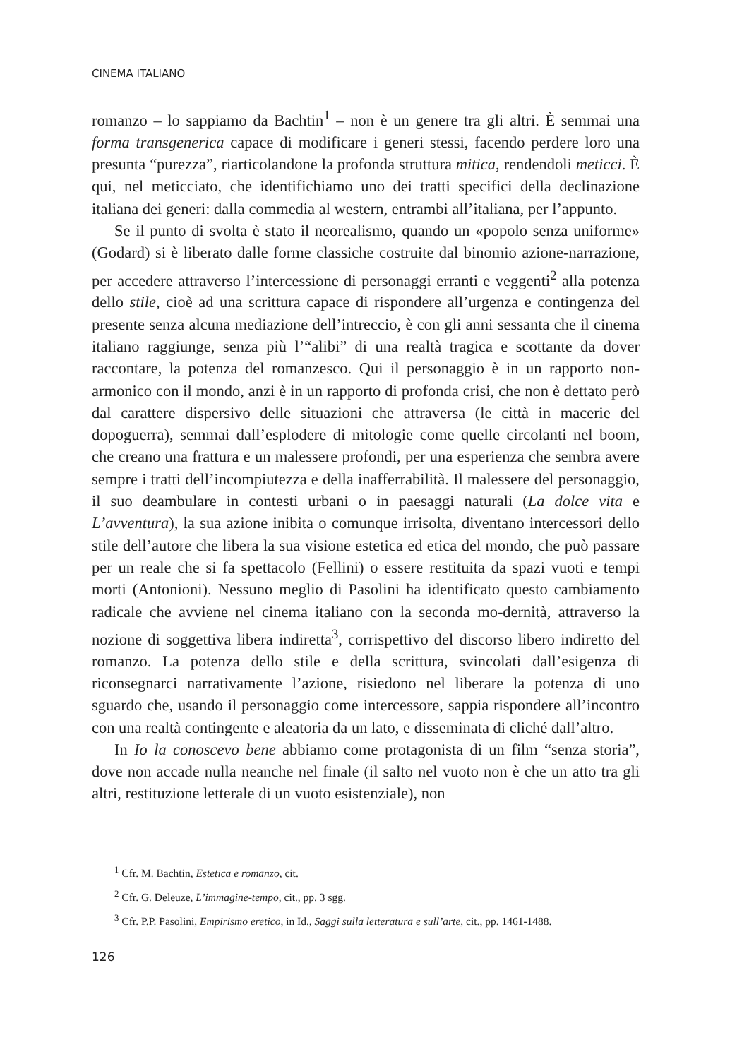CINEMA ITALIANO
romanzo – lo sappiamo da Bachtin<sup>1</sup> – non è un genere tra gli altri. È semmai una forma transgenerica capace di modificare i generi stessi, facendo perdere loro una presunta “purezza”, riarticolandone la profonda struttura mitica, rendendoli meticci. È qui, nel meticciato, che identifichiamo uno dei tratti specifici della declinazione italiana dei generi: dalla commedia al western, entrambi all’italiana, per l’appunto.
Se il punto di svolta è stato il neorealismo, quando un «popolo senza uniforme» (Godard) si è liberato dalle forme classiche costruite dal binomio azione-narrazione, per accedere attraverso l’intercessione di personaggi erranti e veggenti<sup>2</sup> alla potenza dello stile, cioè ad una scrittura capace di rispondere all’urgenza e contingenza del presente senza alcuna mediazione dell’intreccio, è con gli anni sessanta che il cinema italiano raggiunge, senza più l’“alibi” di una realtà tragica e scottante da dover raccontare, la potenza del romanzesco. Qui il personaggio è in un rapporto non-armonico con il mondo, anzi è in un rapporto di profonda crisi, che non è dettato però dal carattere dispersivo delle situazioni che attraversa (le città in macerie del dopoguerra), semmai dall’esplodere di mitologie come quelle circolanti nel boom, che creano una frattura e un malessere profondi, per una esperienza che sembra avere sempre i tratti dell’incompiutezza e della inafferrabilità. Il malessere del personaggio, il suo deambulare in contesti urbani o in paesaggi naturali (La dolce vita e L’avventura), la sua azione inibita o comunque irrisolta, diventano intercessori dello stile dell’autore che libera la sua visione estetica ed etica del mondo, che può passare per un reale che si fa spettacolo (Fellini) o essere restituita da spazi vuoti e tempi morti (Antonioni). Nessuno meglio di Pasolini ha identificato questo cambiamento radicale che avviene nel cinema italiano con la seconda mo-dernità, attraverso la nozione di soggettiva libera indiretta<sup>3</sup>, corrispettivo del discorso libero indiretto del romanzo. La potenza dello stile e della scrittura, svincolati dall’esigenza di riconsegnarci narrativamente l’azione, risiedono nel liberare la potenza di uno sguardo che, usando il personaggio come intercessore, sappia rispondere all’incontro con una realtà contingente e aleatoria da un lato, e disseminata di cliché dall’altro.
In Io la conoscevo bene abbiamo come protagonista di un film “senza storia”, dove non accade nulla neanche nel finale (il salto nel vuoto non è che un atto tra gli altri, restituzione letterale di un vuoto esistenziale), non
<sup>1</sup> Cfr. M. Bachtin, Estetica e romanzo, cit.
<sup>2</sup> Cfr. G. Deleuze, L’immagine-tempo, cit., pp. 3 sgg.
<sup>3</sup> Cfr. P.P. Pasolini, Empirismo eretico, in Id., Saggi sulla letteratura e sull’arte, cit., pp. 1461-1488.
126